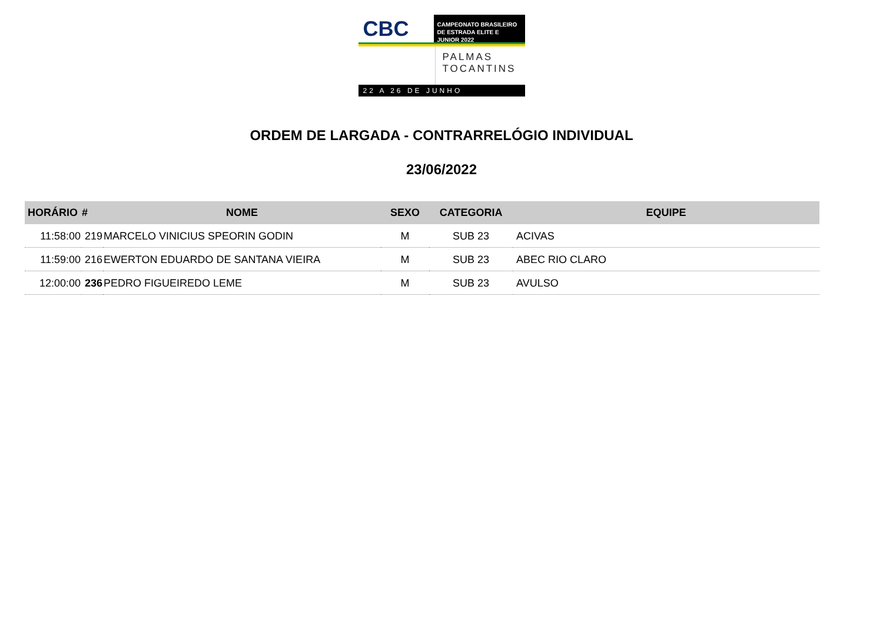CBC
CAMPEONATO BRASILEIRO
DE ESTRADA ELITE E JUNIOR 2022
PALMAS
TOCANTINS
22 A 26 DE JUNHO
ORDEM DE LARGADA - CONTRARRELÓGIO INDIVIDUAL
23/06/2022
| HORÁRIO | # | NOME | SEXO | CATEGORIA | EQUIPE |
| --- | --- | --- | --- | --- | --- |
| 11:58:00 | 219 | MARCELO VINICIUS SPEORIN GODIN | M | SUB 23 | ACIVAS |
| 11:59:00 | 216 | EWERTON EDUARDO DE SANTANA VIEIRA | M | SUB 23 | ABEC RIO CLARO |
| 12:00:00 | 236 | PEDRO FIGUEIREDO LEME | M | SUB 23 | AVULSO |